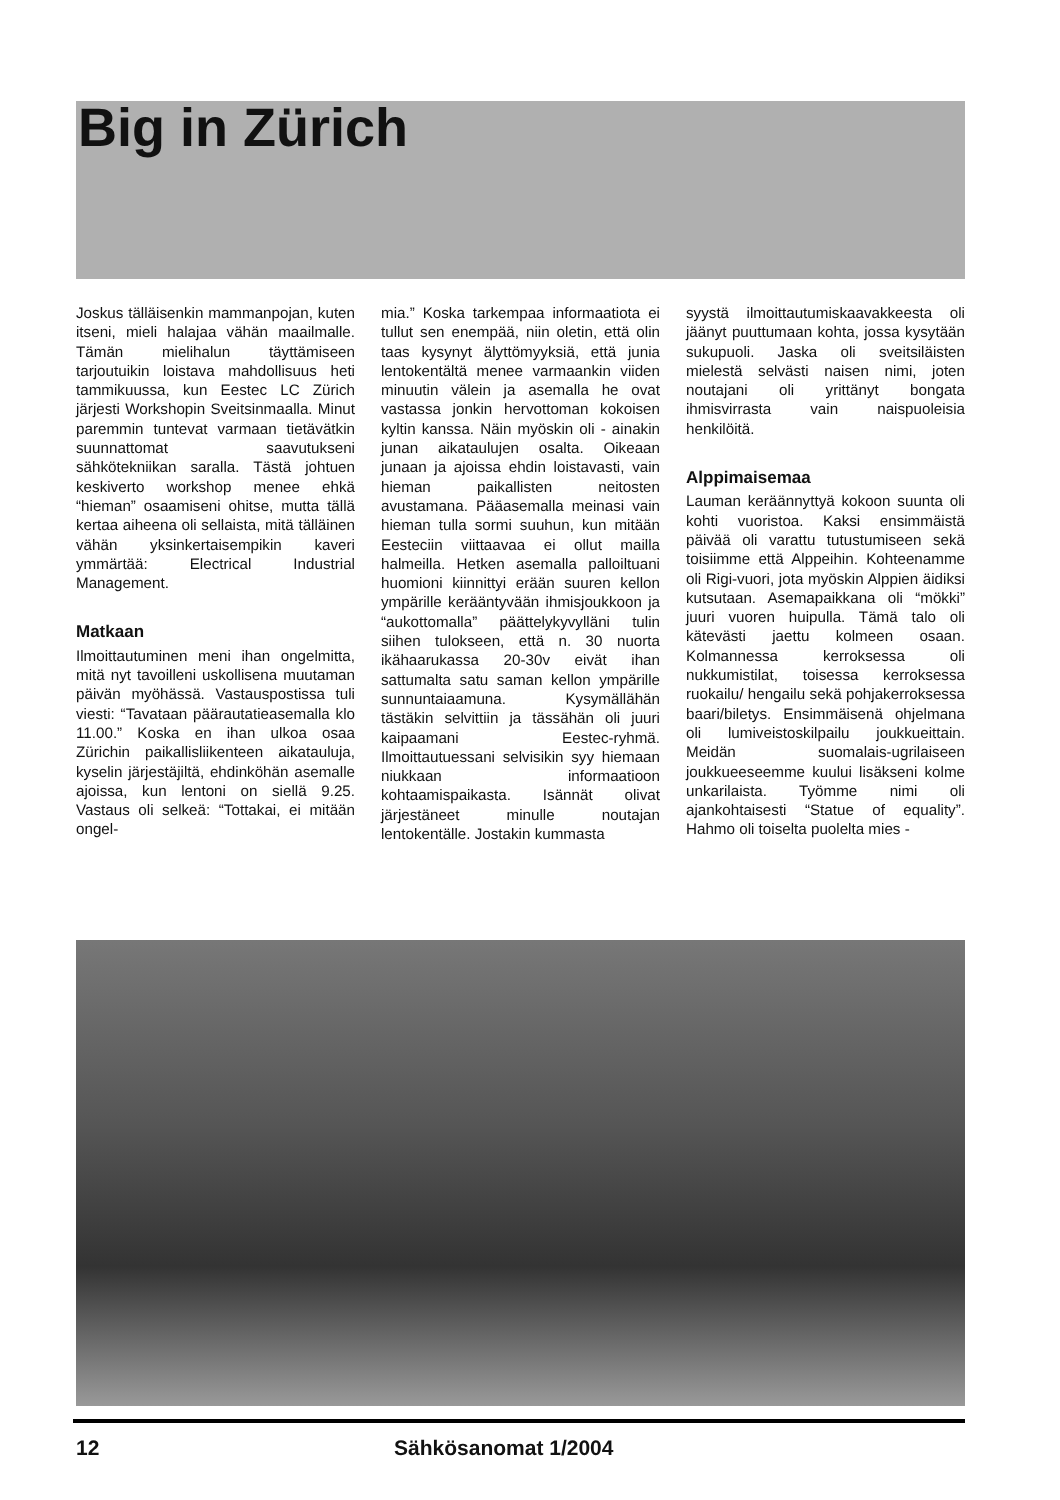Big in Zürich
Joskus tälläisenkin mammanpojan, kuten itseni, mieli halajaa vähän maailmalle. Tämän mielihalun täyttämiseen tarjoutuikin loistava mahdollisuus heti tammikuussa, kun Eestec LC Zürich järjesti Workshopin Sveitsinmaalla. Minut paremmin tuntevat varmaan tietävätkin suunnattomat saavutukseni sähkötekniikan saralla. Tästä johtuen keskiverto workshop menee ehkä “hieman” osaamiseni ohitse, mutta tällä kertaa aiheena oli sellaista, mitä tälläinen vähän yksinkertaisempikin kaveri ymmärtää: Electrical Industrial Management.
Matkaan
Ilmoittautuminen meni ihan ongelmitta, mitä nyt tavoilleni uskollisena muutaman päivän myöhässä. Vastauspostissa tuli viesti: “Tavataan päärautatieasemalla klo 11.00.” Koska en ihan ulkoa osaa Zürichin paikallisliikenteen aikatauluja, kyselin järjestäjiltä, ehdinköhän asemalle ajoissa, kun lentoni on siellä 9.25. Vastaus oli selkeä: “Tottakai, ei mitään ongel-
mia.” Koska tarkempaa informaatiota ei tullut sen enempää, niin oletin, että olin taas kysynyt älyttömyyksiä, että junia lentokentältä menee varmaankin viiden minuutin välein ja asemalla he ovat vastassa jonkin hervottoman kokoisen kyltin kanssa. Näin myöskin oli - ainakin junan aikataulujen osalta. Oikeaan junaan ja ajoissa ehdin loistavasti, vain hieman paikallisten neitosten avustamana. Pääasemalla meinasi vain hieman tulla sormi suuhun, kun mitään Eesteciin viittaavaa ei ollut mailla halmeilla. Hetken asemalla palloiltuani huomioni kiinnittyi erään suuren kellon ympärille kerääntyvään ihmisjoukkoon ja “aukottomalla” päättelykyvylläni tulin siihen tulokseen, että n. 30 nuorta ikähaarukassa 20-30v eivät ihan sattumalta satu saman kellon ympärille sunnuntaiaamuna. Kysymällähän tästäkin selvittiin ja tässähän oli juuri kaipaamani Eestec-ryhmä. Ilmoittautuessani selvisikin syy hiemaan niukkaan informaatioon kohtaamispaikasta. Isännät olivat järjestäneet minulle noutajan lentokentälle. Jostakin kummasta
syystä ilmoittautumiskaavakkeesta oli jäänyt puuttumaan kohta, jossa kysytään sukupuoli. Jaska oli sveitsiläisten mielestä selvästi naisen nimi, joten noutajani oli yrittänyt bongata ihmisvirrasta vain naispuoleisia henkilöitä.
Alppimaisemaa
Lauman keräännyttyä kokoon suunta oli kohti vuoristoa. Kaksi ensimmäistä päivää oli varattu tutustumiseen sekä toisiimme että Alppeihin. Kohteenamme oli Rigi-vuori, jota myöskin Alppien äidiksi kutsutaan. Asemapaikkana oli “mökki” juuri vuoren huipulla. Tämä talo oli kätevästi jaettu kolmeen osaan. Kolmannessa kerroksessa oli nukkumistilat, toisessa kerroksessa ruokailu/ hengailu sekä pohjakerroksessa baari/biletys. Ensimmäisenä ohjelmana oli lumiveistoskilpailu joukkueittain. Meidän suomalais-ugrilaiseen joukkueeseemme kuului lisäkseni kolme unkarilaista. Työmme nimi oli ajankohtaisesti “Statue of equality”. Hahmo oli toiselta puolelta mies -
12 Sähkösanomat 1/2004